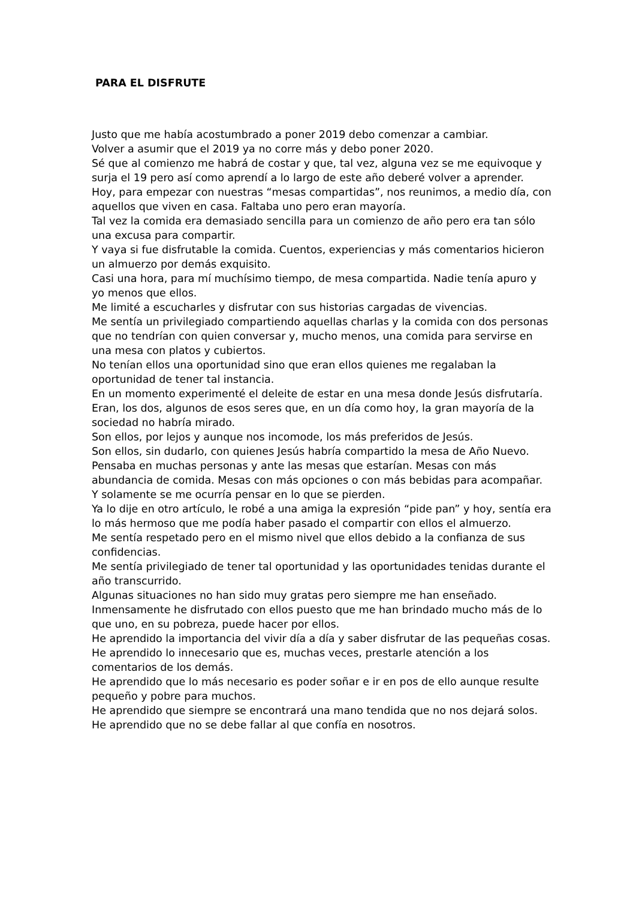PARA EL DISFRUTE
Justo que me había acostumbrado a poner 2019 debo comenzar a cambiar.
Volver a asumir que el 2019 ya no corre más y debo poner 2020.
Sé que al comienzo me habrá de costar y que, tal vez, alguna vez se me equivoque y surja el 19 pero así como aprendí a lo largo de este año deberé volver a aprender.
Hoy, para empezar con nuestras “mesas compartidas”, nos reunimos, a medio día, con aquellos que viven en casa. Faltaba uno pero eran mayoría.
Tal vez la comida era demasiado sencilla para un comienzo de año pero era tan sólo una excusa para compartir.
Y vaya si fue disfrutable la comida. Cuentos, experiencias y más comentarios hicieron un almuerzo por demás exquisito.
Casi una hora, para mí muchísimo tiempo, de mesa compartida. Nadie tenía apuro y yo menos que ellos.
Me limité a escucharles y disfrutar con sus historias cargadas de vivencias.
Me sentía un privilegiado compartiendo aquellas charlas y la comida con dos personas que no tendrían con quien conversar y, mucho menos, una comida para servirse en una mesa con platos y cubiertos.
No tenían ellos una oportunidad sino que eran ellos quienes me regalaban la oportunidad de tener tal instancia.
En un momento experimenté el deleite de estar en una mesa donde Jesús disfrutaría.
Eran, los dos, algunos de esos seres que, en un día como hoy, la gran mayoría de la sociedad no habría mirado.
Son ellos, por lejos y aunque nos incomode, los más preferidos de Jesús.
Son ellos, sin dudarlo, con quienes Jesús habría compartido la mesa de Año Nuevo.
Pensaba en muchas personas y ante las mesas que estarían. Mesas con más abundancia de comida. Mesas con más opciones o con más bebidas para acompañar. Y solamente se me ocurría pensar en lo que se pierden.
Ya lo dije en otro artículo, le robé a una amiga la expresión “pide pan” y hoy, sentía era lo más hermoso que me podía haber pasado el compartir con ellos el almuerzo.
Me sentía respetado pero en el mismo nivel que ellos debido a la confianza de sus confidencias.
Me sentía privilegiado de tener tal oportunidad y las oportunidades tenidas durante el año transcurrido.
Algunas situaciones no han sido muy gratas pero siempre me han enseñado.
Inmensamente he disfrutado con ellos puesto que me han brindado mucho más de lo que uno, en su pobreza, puede hacer por ellos.
He aprendido la importancia del vivir día a día y saber disfrutar de las pequeñas cosas.
He aprendido lo innecesario que es, muchas veces, prestarle atención a los comentarios de los demás.
He aprendido que lo más necesario es poder soñar e ir en pos de ello aunque resulte pequeño y pobre para muchos.
He aprendido que siempre se encontrará una mano tendida que no nos dejará solos.
He aprendido que no se debe fallar al que confía en nosotros.